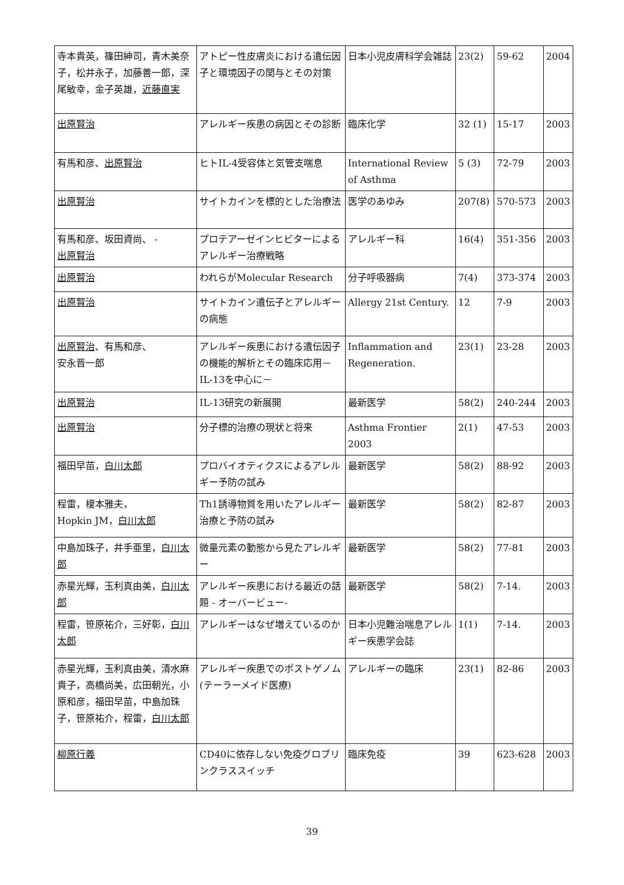| 寺本貴英，篠田紳司，青木美奈子，松井永子，加藤善一郎，深尾敏幸，金子英雄， 近藤直実 | アトピー性皮膚炎における遺伝因子と環境因子の関与とその対策 | 日本小児皮膚科学会雑誌 | 23(2) | 59-62 | 2004 |
| 出原賢治 | アレルギー疾患の病因とその診断 | 臨床化学 | 32 (1) | 15-17 | 2003 |
| 有馬和彦、 出原賢治 | ヒトIL-4受容体と気管支喘息 | International Review of Asthma | 5 (3) | 72-79 | 2003 |
| 出原賢治 | サイトカインを標的とした治療法 | 医学のあゆみ | 207(8) | 570-573 | 2003 |
| 有馬和彦、坂田資尚、 - 出原賢治 | プロテアーゼインヒビターによるアレルギー治療戦略 | アレルギー科 | 16(4) | 351-356 | 2003 |
| 出原賢治 | われらがMolecular Research | 分子呼吸器病 | 7(4) | 373-374 | 2003 |
| 出原賢治 | サイトカイン遺伝子とアレルギーの病態 | Allergy 21st Century. | 12 | 7-9 | 2003 |
| 出原賢治 、有馬和彦、 安永晋一郎 | アレルギー疾患における遺伝因子の機能的解析とその臨床応用－IL-13を中心に－ | Inflammation and Regeneration. | 23(1) | 23-28 | 2003 |
| 出原賢治 | IL-13研究の新展開 | 最新医学 | 58(2) | 240-244 | 2003 |
| 出原賢治 | 分子標的治療の現状と将来 | Asthma Frontier 2003 | 2(1) | 47-53 | 2003 |
| 福田早苗， 白川太郎 | プロバイオティクスによるアレルギー予防の試み | 最新医学 | 58(2) | 88-92 | 2003 |
| 程雷，榎本雅夫， Hopkin JM， 白川太郎 | Th1誘導物質を用いたアレルギー治療と予防の試み | 最新医学 | 58(2) | 82-87 | 2003 |
| 中島加珠子，井手亜里， 白川太郎 | 微量元素の動態から見たアレルギー | 最新医学 | 58(2) | 77-81 | 2003 |
| 赤星光輝，玉利真由美， 白川太郎 | アレルギー疾患における最近の話題 - オーバービュー- | 最新医学 | 58(2) | 7-14. | 2003 |
| 程雷，笹原祐介，三好彰， 白川太郎 | アレルギーはなぜ増えているのか | 日本小児難治喘息アレルギー疾患学会誌 | 1(1) | 7-14. | 2003 |
| 赤星光輝，玉利真由美，清水麻貴子，高橋尚美，広田朝光，小原和彦，福田早苗，中島加珠子，笹原祐介，程雷， 白川太郎 | アレルギー疾患でのポストゲノム(テーラーメイド医療) | アレルギーの臨床 | 23(1) | 82-86 | 2003 |
| 柳原行義 | CD40に依存しない免疫グロブリンクラススイッチ | 臨床免疫 | 39 | 623-628 | 2003 |
39